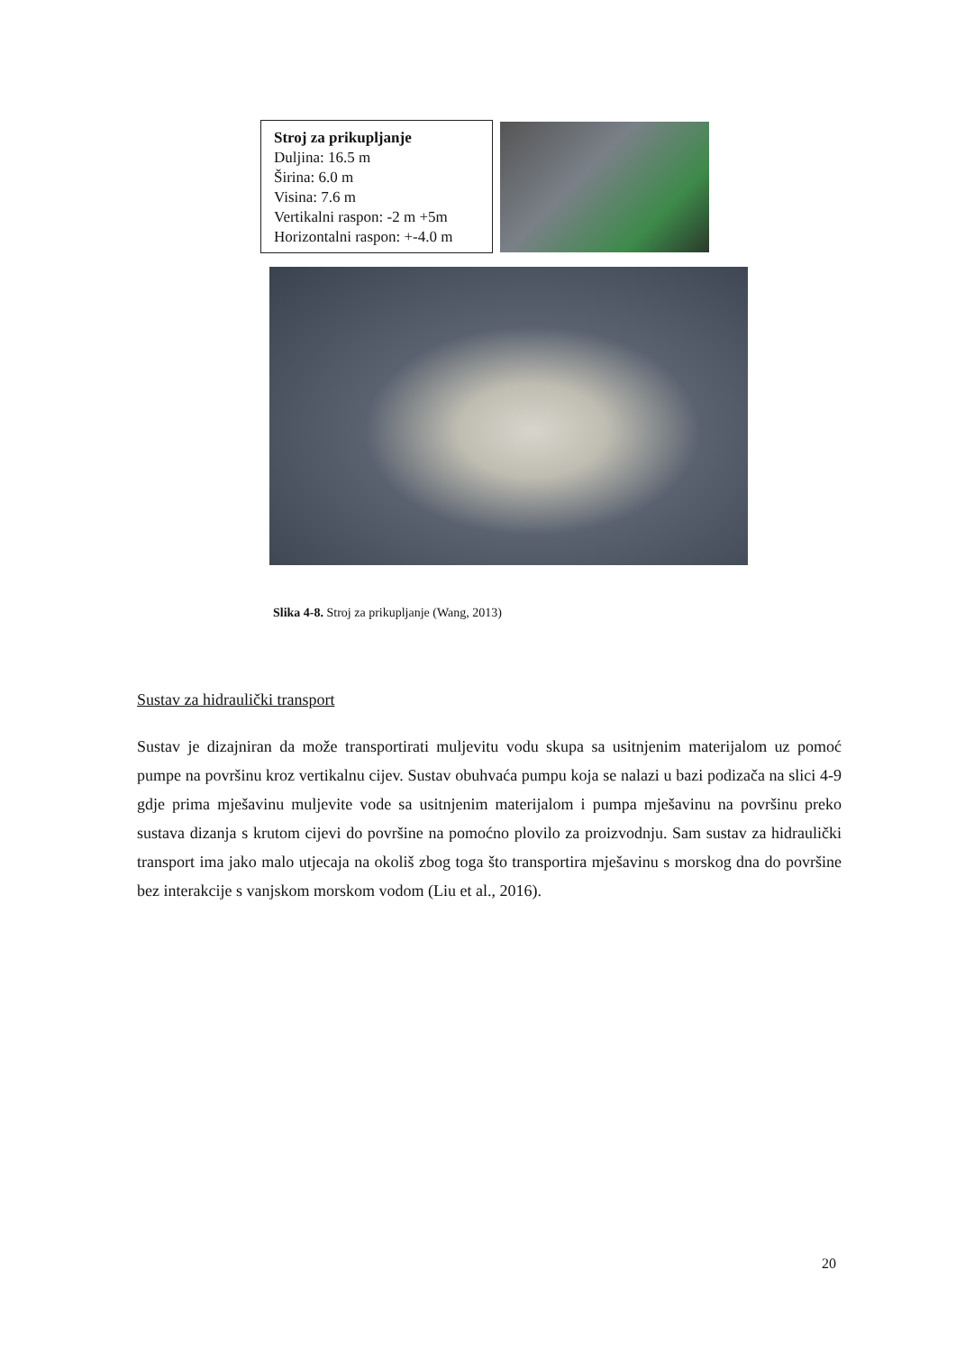Stroj za prikupljanje
Duljina: 16.5 m
Širina: 6.0 m
Visina: 7.6 m
Vertikalni raspon: -2 m +5m
Horizontalni raspon: +-4.0 m
Slika 4-8. Stroj za prikupljanje (Wang, 2013)
Sustav za hidraulički transport
Sustav je dizajniran da može transportirati muljevitu vodu skupa sa usitnjenim materijalom uz pomoć pumpe na površinu kroz vertikalnu cijev. Sustav obuhvaća pumpu koja se nalazi u bazi podizača na slici 4-9 gdje prima mješavinu muljevite vode sa usitnjenim materijalom i pumpa mješavinu na površinu preko sustava dizanja s krutom cijevi do površine na pomoćno plovilo za proizvodnju. Sam sustav za hidraulički transport ima jako malo utjecaja na okoliš zbog toga što transportira mješavinu s morskog dna do površine bez interakcije s vanjskom morskom vodom (Liu et al., 2016).
20